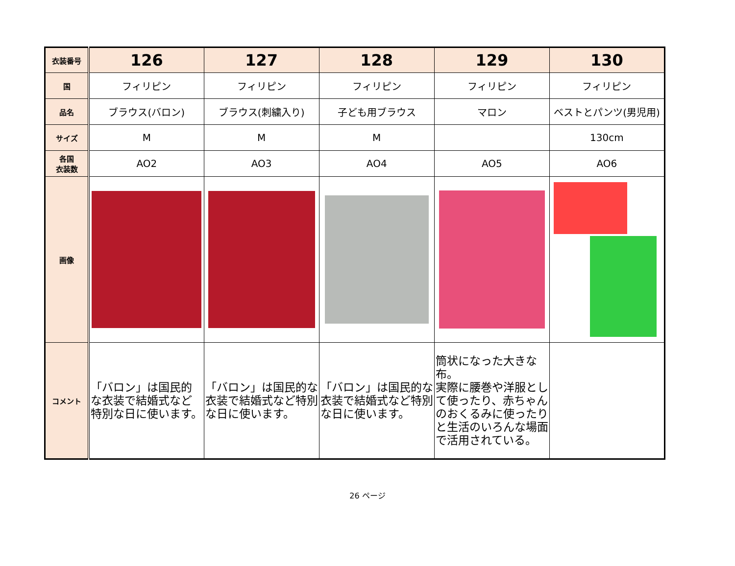| 衣装番号 | 126 | 127 | 128 | 129 | 130 |
| 国 | フィリピン | フィリピン | フィリピン | フィリピン | フィリピン |
| 品名 | ブラウス(バロン) | ブラウス(刺繍入り) | 子ども用ブラウス | マロン | ベストとパンツ(男児用) |
| サイズ | M | M | M | | 130cm |
| 各国 衣装数 | AO2 | AO3 | AO4 | AO5 | AO6 |
| 画像 | | | | | |
| コメント | 「バロン」は国民的な衣装で結婚式など特別な日に使います。 | 「バロン」は国民的な衣装で結婚式など特別な日に使います。 | 「バロン」は国民的な衣装で結婚式など特別な日に使います。 | 筒状になった大きな布。 実際に腰巻や洋服として使ったり、赤ちゃんのおくるみに使ったりと生活のいろんな場面で活用されている。 | |
26 ページ